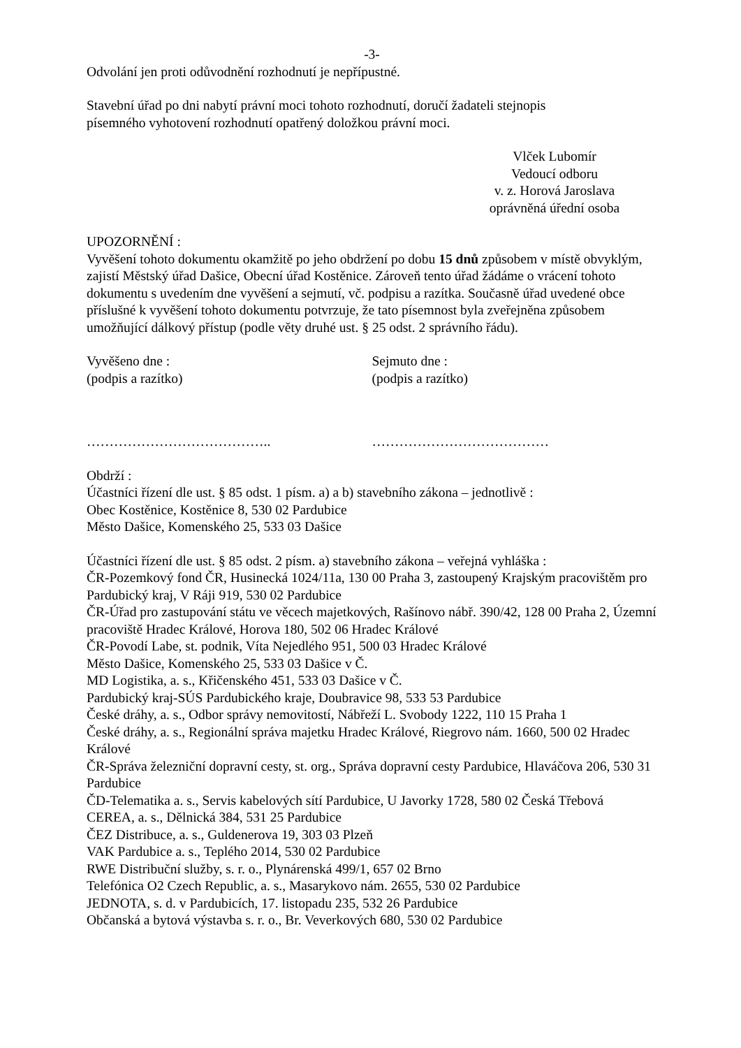-3-
Odvolání jen proti odůvodnění rozhodnutí je nepřípustné.
Stavební úřad po dni nabytí právní moci tohoto rozhodnutí, doručí žadateli stejnopis
písemného vyhotovení rozhodnutí opatřený doložkou právní moci.
Vlček Lubomír
Vedoucí odboru
v. z. Horová Jaroslava
oprávněná úřední osoba
UPOZORNĚNÍ :
Vyvěšení tohoto dokumentu okamžitě po jeho obdržení po dobu 15 dnů způsobem v místě obvyklým, zajistí Městský úřad Dašice, Obecní úřad Kostěnice. Zároveň tento úřad žádáme o vrácení tohoto dokumentu s uvedením dne vyvěšení a sejmutí, vč. podpisu a razítka. Současně úřad uvedené obce příslušné k vyvěšení tohoto dokumentu potvrzuje, že tato písemnost byla zveřejněna způsobem umožňující dálkový přístup (podle věty druhé ust. § 25 odst. 2 správního řádu).
Vyvěšeno dne :
(podpis a razítko)
Sejmuto dne :
(podpis a razítko)
………………………………….. …………………………………
Obdrží :
Účastníci řízení dle ust. § 85 odst. 1 písm. a) a b) stavebního zákona – jednotlivě :
Obec Kostěnice, Kostěnice 8, 530 02 Pardubice
Město Dašice, Komenského 25, 533 03 Dašice
Účastníci řízení dle ust. § 85 odst. 2 písm. a) stavebního zákona – veřejná vyhláška :
ČR-Pozemkový fond ČR, Husinecká 1024/11a, 130 00 Praha 3, zastoupený Krajským pracovištěm pro Pardubický kraj, V Ráji 919, 530 02 Pardubice
ČR-Úřad pro zastupování státu ve věcech majetkových, Rašínovo nábř. 390/42, 128 00 Praha 2, Územní pracoviště Hradec Králové, Horova 180, 502 06 Hradec Králové
ČR-Povodí Labe, st. podnik, Víta Nejedlého 951, 500 03 Hradec Králové
Město Dašice, Komenského 25, 533 03 Dašice v Č.
MD Logistika, a. s., Křičenského 451, 533 03 Dašice v Č.
Pardubický kraj-SÚS Pardubického kraje, Doubravice 98, 533 53 Pardubice
České dráhy, a. s., Odbor správy nemovitostí, Nábřeží L. Svobody 1222, 110 15 Praha 1
České dráhy, a. s., Regionální správa majetku Hradec Králové, Riegrovo nám. 1660, 500 02 Hradec Králové
ČR-Správa železniční dopravní cesty, st. org., Správa dopravní cesty Pardubice, Hlaváčova 206, 530 31 Pardubice
ČD-Telematika a. s., Servis kabelových sítí Pardubice, U Javorky 1728, 580 02 Česká Třebová
CEREA, a. s., Dělnická 384, 531 25 Pardubice
ČEZ Distribuce, a. s., Guldenerova 19, 303 03 Plzeň
VAK Pardubice a. s., Teplého 2014, 530 02 Pardubice
RWE Distribuční služby, s. r. o., Plynárenská 499/1, 657 02 Brno
Telefónica O2 Czech Republic, a. s., Masarykovo nám. 2655, 530 02 Pardubice
JEDNOTA, s. d. v Pardubicích, 17. listopadu 235, 532 26 Pardubice
Občanská a bytová výstavba s. r. o., Br. Veverkových 680, 530 02 Pardubice